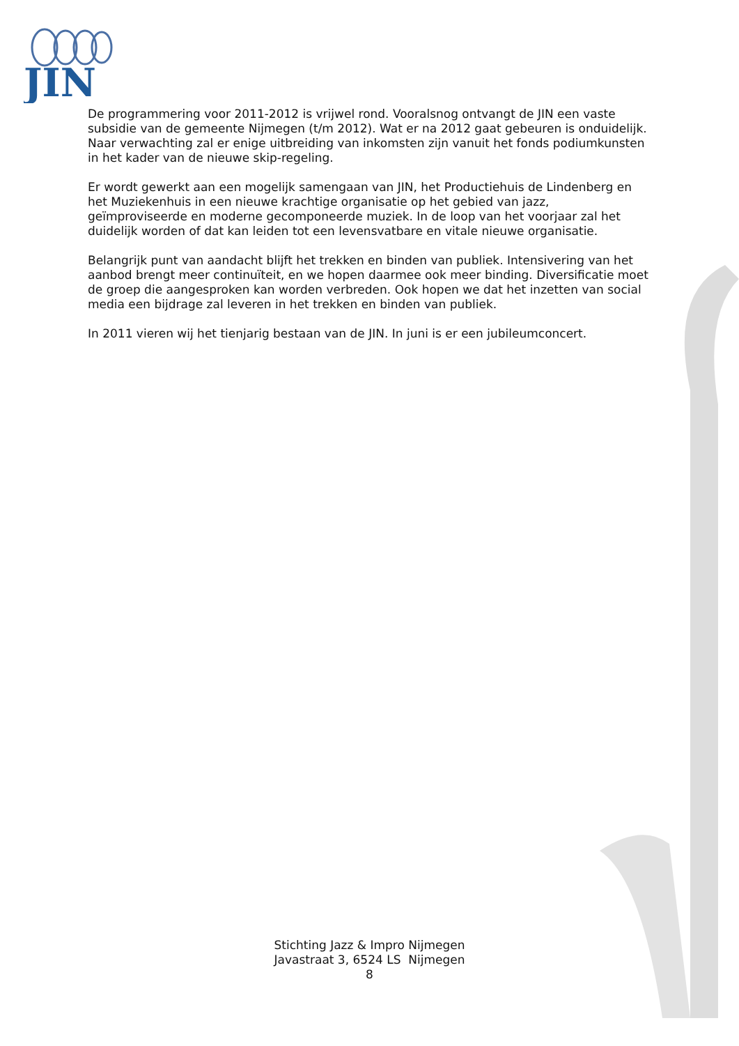JIN
De programmering voor 2011-2012 is vrijwel rond. Vooralsnog ontvangt de JIN een vaste subsidie van de gemeente Nijmegen (t/m 2012). Wat er na 2012 gaat gebeuren is onduidelijk.
Naar verwachting zal er enige uitbreiding van inkomsten zijn vanuit het fonds podiumkunsten in het kader van de nieuwe skip-regeling.
Er wordt gewerkt aan een mogelijk samengaan van JIN, het Productiehuis de Lindenberg en het Muziekenhuis in een nieuwe krachtige organisatie op het gebied van jazz, geïmproviseerde en moderne gecomponeerde muziek. In de loop van het voorjaar zal het duidelijk worden of dat kan leiden tot een levensvatbare en vitale nieuwe organisatie.
Belangrijk punt van aandacht blijft het trekken en binden van publiek. Intensivering van het aanbod brengt meer continuïteit, en we hopen daarmee ook meer binding. Diversificatie moet de groep die aangesproken kan worden verbreden. Ook hopen we dat het inzetten van social media een bijdrage zal leveren in het trekken en binden van publiek.
In 2011 vieren wij het tienjarig bestaan van de JIN. In juni is er een jubileumconcert.
Stichting Jazz & Impro Nijmegen
Javastraat 3, 6524 LS Nijmegen
8